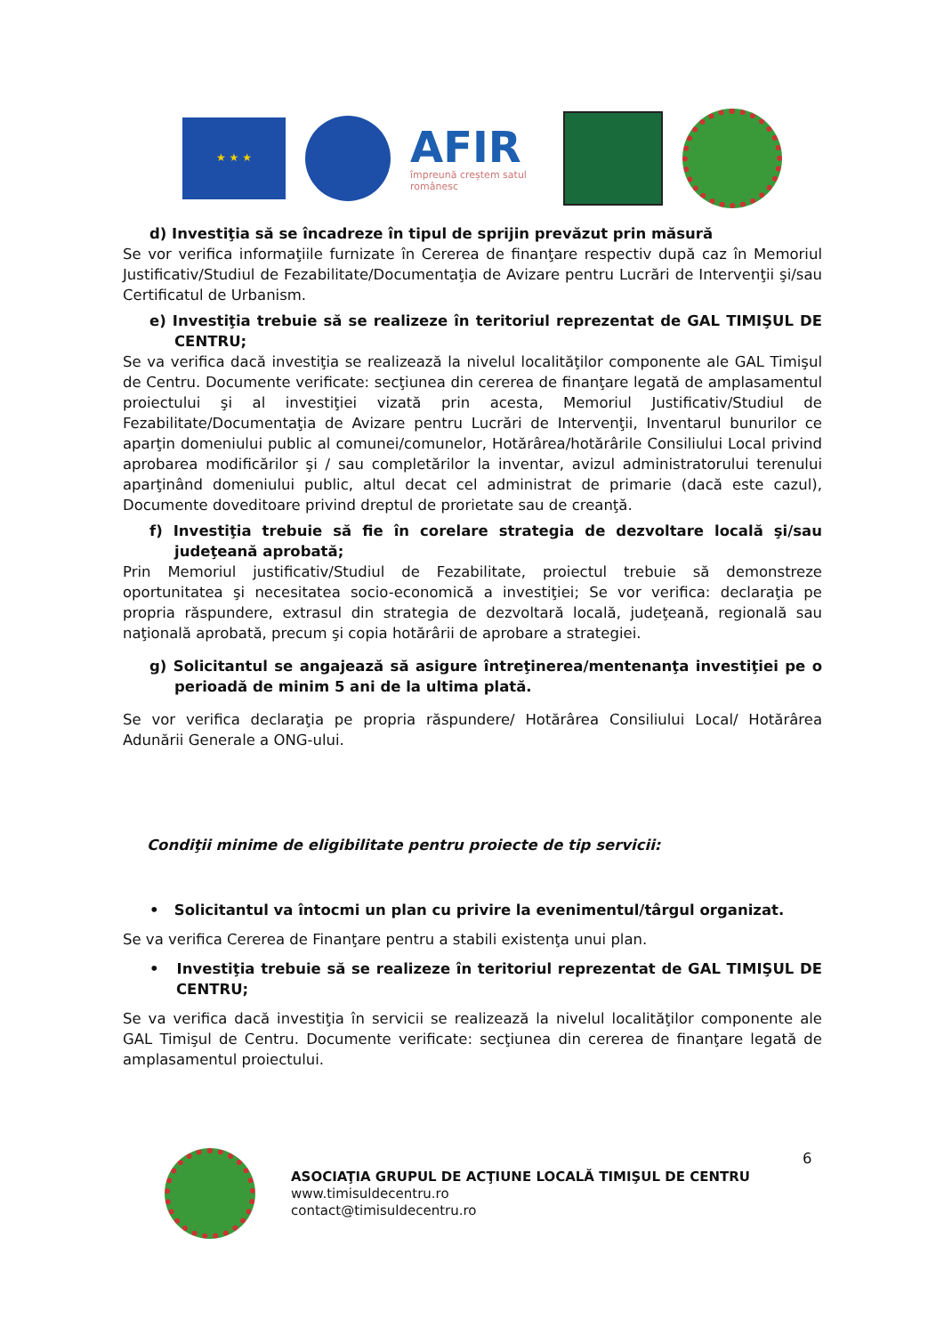★ ★ ★
AFIR
împreună creștem satul românesc
d) Investiţia să se încadreze în tipul de sprijin prevăzut prin măsură
Se vor verifica informaţiile furnizate în Cererea de finanţare respectiv după caz în Memoriul Justificativ/Studiul de Fezabilitate/Documentaţia de Avizare pentru Lucrări de Intervenţii şi/sau Certificatul de Urbanism.
e) Investiţia trebuie să se realizeze în teritoriul reprezentat de GAL TIMIŞUL DE CENTRU;
Se va verifica dacă investiţia se realizează la nivelul localităţilor componente ale GAL Timişul de Centru. Documente verificate: secţiunea din cererea de finanţare legată de amplasamentul proiectului şi al investiţiei vizată prin acesta, Memoriul Justificativ/Studiul de Fezabilitate/Documentaţia de Avizare pentru Lucrări de Intervenţii, Inventarul bunurilor ce aparţin domeniului public al comunei/comunelor, Hotărârea/hotărârile Consiliului Local privind aprobarea modificărilor şi / sau completărilor la inventar, avizul administratorului terenului aparţinând domeniului public, altul decat cel administrat de primarie (dacă este cazul), Documente doveditoare privind dreptul de prorietate sau de creanţă.
f) Investiţia trebuie să fie în corelare strategia de dezvoltare locală şi/sau judeţeană aprobată;
Prin Memoriul justificativ/Studiul de Fezabilitate, proiectul trebuie să demonstreze oportunitatea şi necesitatea socio-economică a investiţiei; Se vor verifica: declaraţia pe propria răspundere, extrasul din strategia de dezvoltară locală, judeţeană, regională sau naţională aprobată, precum şi copia hotărârii de aprobare a strategiei.
g) Solicitantul se angajează să asigure întreţinerea/mentenanţa investiţiei pe o perioadă de minim 5 ani de la ultima plată.
Se vor verifica declaraţia pe propria răspundere/ Hotărârea Consiliului Local/ Hotărârea Adunării Generale a ONG-ului.
Condiţii minime de eligibilitate pentru proiecte de tip servicii:
• Solicitantul va întocmi un plan cu privire la evenimentul/târgul organizat.
Se va verifica Cererea de Finanţare pentru a stabili existenţa unui plan.
• Investiţia trebuie să se realizeze în teritoriul reprezentat de GAL TIMIŞUL DE CENTRU;
Se va verifica dacă investiţia în servicii se realizează la nivelul localităţilor componente ale GAL Timişul de Centru. Documente verificate: secţiunea din cererea de finanţare legată de amplasamentul proiectului.
ASOCIAŢIA GRUPUL DE ACŢIUNE LOCALĂ TIMIŞUL DE CENTRU
www.timisuldecentru.ro
contact@timisuldecentru.ro
6